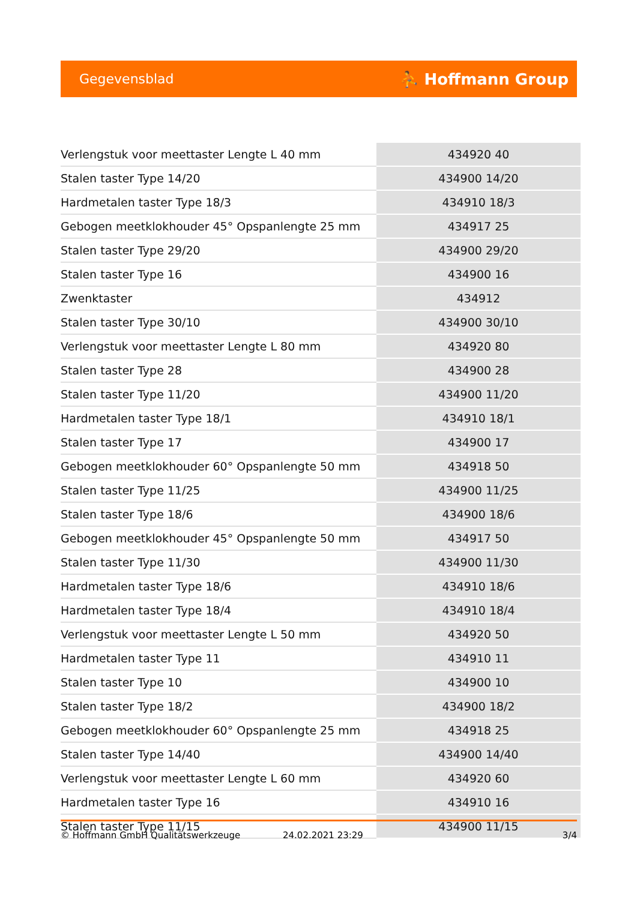Gegevensblad ⛹ Hoffmann Group
| Verlengstuk voor meettaster Lengte L 40 mm | 434920 40 |
| Stalen taster Type 14/20 | 434900 14/20 |
| Hardmetalen taster Type 18/3 | 434910 18/3 |
| Gebogen meetklokhouder 45° Opspanlengte 25 mm | 434917 25 |
| Stalen taster Type 29/20 | 434900 29/20 |
| Stalen taster Type 16 | 434900 16 |
| Zwenktaster | 434912 |
| Stalen taster Type 30/10 | 434900 30/10 |
| Verlengstuk voor meettaster Lengte L 80 mm | 434920 80 |
| Stalen taster Type 28 | 434900 28 |
| Stalen taster Type 11/20 | 434900 11/20 |
| Hardmetalen taster Type 18/1 | 434910 18/1 |
| Stalen taster Type 17 | 434900 17 |
| Gebogen meetklokhouder 60° Opspanlengte 50 mm | 434918 50 |
| Stalen taster Type 11/25 | 434900 11/25 |
| Stalen taster Type 18/6 | 434900 18/6 |
| Gebogen meetklokhouder 45° Opspanlengte 50 mm | 434917 50 |
| Stalen taster Type 11/30 | 434900 11/30 |
| Hardmetalen taster Type 18/6 | 434910 18/6 |
| Hardmetalen taster Type 18/4 | 434910 18/4 |
| Verlengstuk voor meettaster Lengte L 50 mm | 434920 50 |
| Hardmetalen taster Type 11 | 434910 11 |
| Stalen taster Type 10 | 434900 10 |
| Stalen taster Type 18/2 | 434900 18/2 |
| Gebogen meetklokhouder 60° Opspanlengte 25 mm | 434918 25 |
| Stalen taster Type 14/40 | 434900 14/40 |
| Verlengstuk voor meettaster Lengte L 60 mm | 434920 60 |
| Hardmetalen taster Type 16 | 434910 16 |
| Stalen taster Type 11/15 | 434900 11/15 |
© Hoffmann GmbH Qualitätswerkzeuge 24.02.2021 23:29 3/4